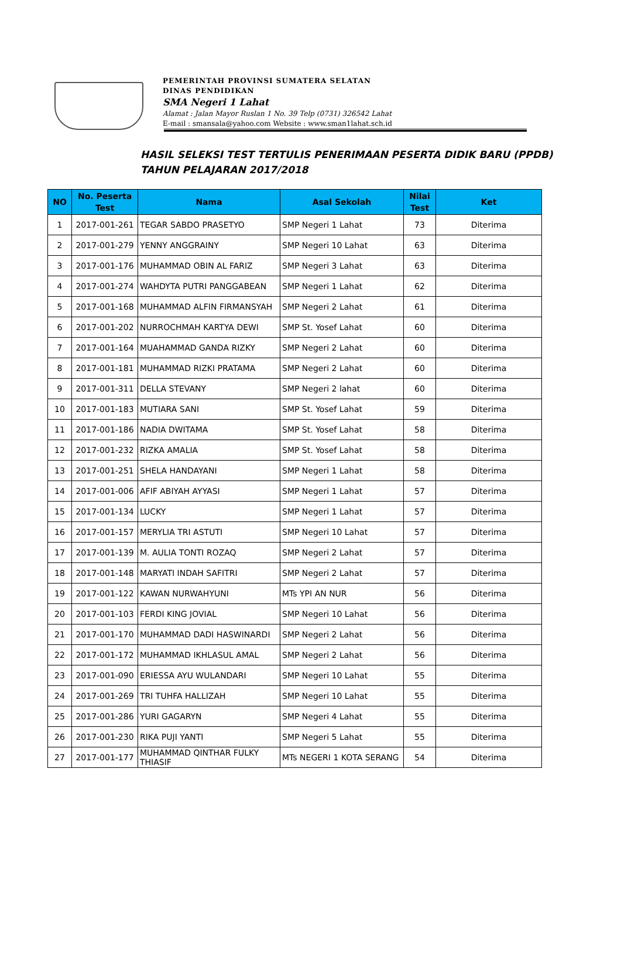PEMERINTAH PROVINSI SUMATERA SELATAN
DINAS PENDIDIKAN
SMA Negeri 1 Lahat
Alamat : Jalan Mayor Ruslan 1 No. 39 Telp (0731) 326542 Lahat
E-mail : smansala@yahoo.com Website : www.sman1lahat.sch.id
HASIL SELEKSI TEST TERTULIS PENERIMAAN PESERTA DIDIK BARU (PPDB)
TAHUN PELAJARAN 2017/2018
| NO | No. Peserta Test | Nama | Asal Sekolah | Nilai Test | Ket |
| --- | --- | --- | --- | --- | --- |
| 1 | 2017-001-261 | TEGAR SABDO PRASETYO | SMP Negeri 1 Lahat | 73 | Diterima |
| 2 | 2017-001-279 | YENNY ANGGRAINY | SMP Negeri 10 Lahat | 63 | Diterima |
| 3 | 2017-001-176 | MUHAMMAD OBIN AL FARIZ | SMP Negeri 3 Lahat | 63 | Diterima |
| 4 | 2017-001-274 | WAHDYTA PUTRI PANGGABEAN | SMP Negeri 1 Lahat | 62 | Diterima |
| 5 | 2017-001-168 | MUHAMMAD ALFIN FIRMANSYAH | SMP Negeri 2 Lahat | 61 | Diterima |
| 6 | 2017-001-202 | NURROCHMAH KARTYA DEWI | SMP St. Yosef Lahat | 60 | Diterima |
| 7 | 2017-001-164 | MUAHAMMAD GANDA RIZKY | SMP Negeri 2 Lahat | 60 | Diterima |
| 8 | 2017-001-181 | MUHAMMAD RIZKI PRATAMA | SMP Negeri 2 Lahat | 60 | Diterima |
| 9 | 2017-001-311 | DELLA STEVANY | SMP Negeri 2 lahat | 60 | Diterima |
| 10 | 2017-001-183 | MUTIARA SANI | SMP St. Yosef Lahat | 59 | Diterima |
| 11 | 2017-001-186 | NADIA DWITAMA | SMP St. Yosef Lahat | 58 | Diterima |
| 12 | 2017-001-232 | RIZKA AMALIA | SMP St. Yosef Lahat | 58 | Diterima |
| 13 | 2017-001-251 | SHELA HANDAYANI | SMP Negeri 1 Lahat | 58 | Diterima |
| 14 | 2017-001-006 | AFIF ABIYAH AYYASI | SMP Negeri 1 Lahat | 57 | Diterima |
| 15 | 2017-001-134 | LUCKY | SMP Negeri 1 Lahat | 57 | Diterima |
| 16 | 2017-001-157 | MERYLIA TRI ASTUTI | SMP Negeri 10 Lahat | 57 | Diterima |
| 17 | 2017-001-139 | M. AULIA TONTI ROZAQ | SMP Negeri 2 Lahat | 57 | Diterima |
| 18 | 2017-001-148 | MARYATI INDAH SAFITRI | SMP Negeri 2 Lahat | 57 | Diterima |
| 19 | 2017-001-122 | KAWAN NURWAHYUNI | MTs YPI AN NUR | 56 | Diterima |
| 20 | 2017-001-103 | FERDI KING JOVIAL | SMP Negeri 10 Lahat | 56 | Diterima |
| 21 | 2017-001-170 | MUHAMMAD DADI HASWINARDI | SMP Negeri 2 Lahat | 56 | Diterima |
| 22 | 2017-001-172 | MUHAMMAD IKHLASUL AMAL | SMP Negeri 2 Lahat | 56 | Diterima |
| 23 | 2017-001-090 | ERIESSA AYU WULANDARI | SMP Negeri 10 Lahat | 55 | Diterima |
| 24 | 2017-001-269 | TRI TUHFA HALLIZAH | SMP Negeri 10 Lahat | 55 | Diterima |
| 25 | 2017-001-286 | YURI GAGARYN | SMP Negeri 4 Lahat | 55 | Diterima |
| 26 | 2017-001-230 | RIKA PUJI YANTI | SMP Negeri 5 Lahat | 55 | Diterima |
| 27 | 2017-001-177 | MUHAMMAD QINTHAR FULKY THIASIF | MTs NEGERI 1 KOTA SERANG | 54 | Diterima |